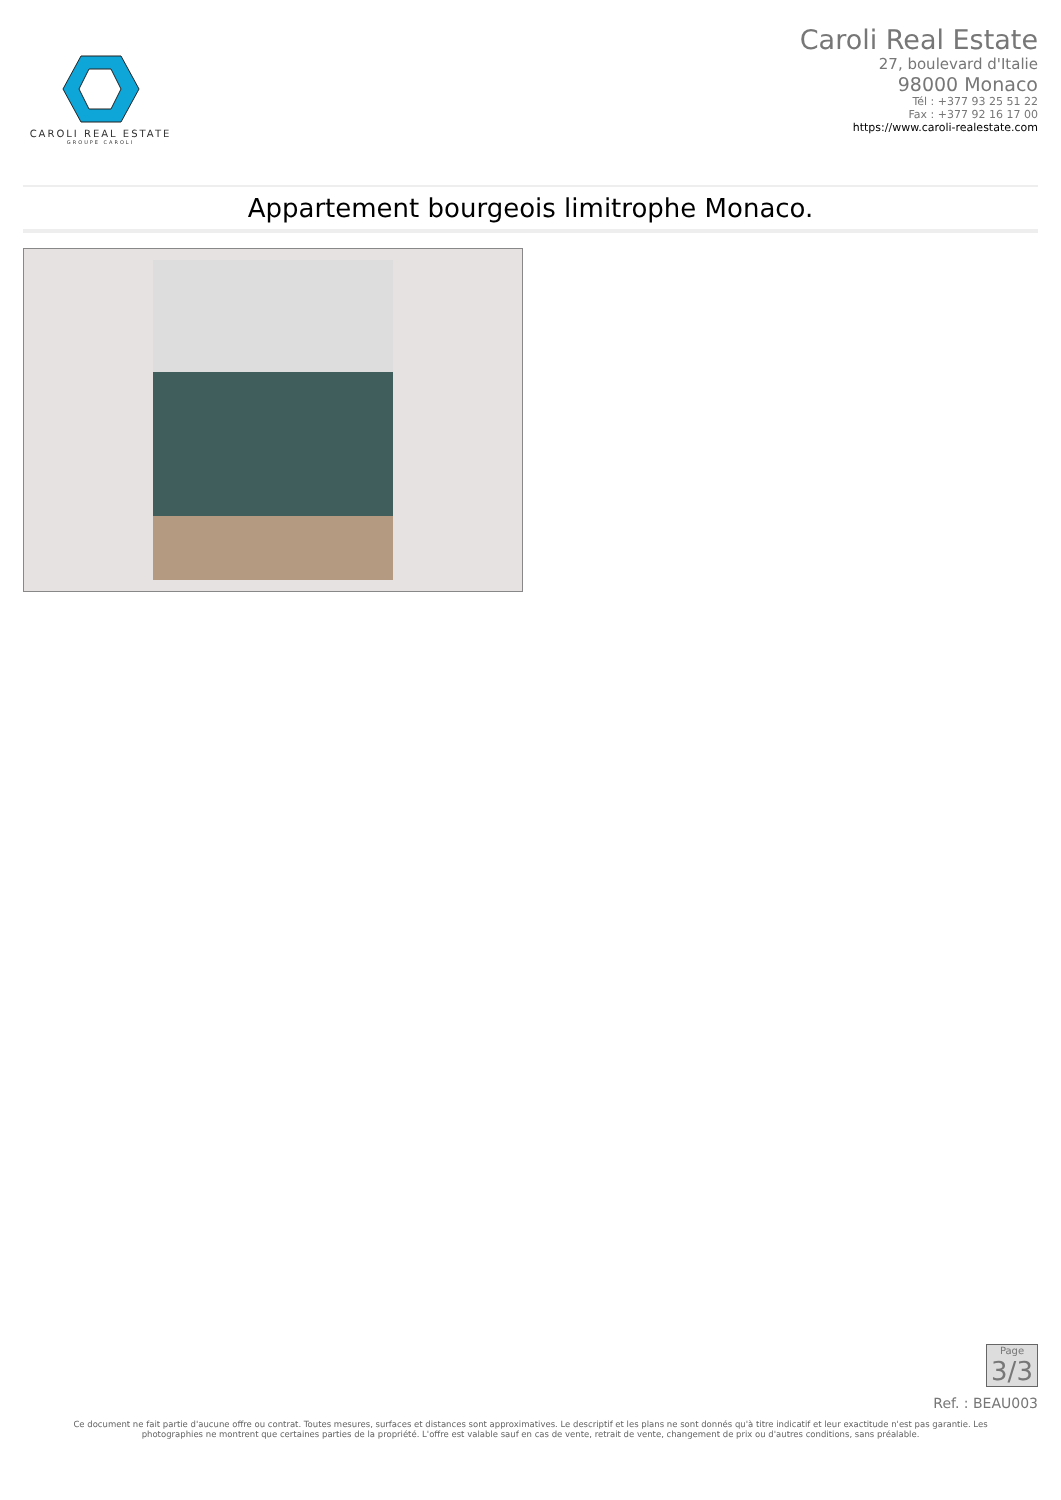CAROLI REAL ESTATE
GROUPE CAROLI
Caroli Real Estate
27, boulevard d'Italie
98000 Monaco
Tél : +377 93 25 51 22
Fax : +377 92 16 17 00
https://www.caroli-realestate.com
Appartement bourgeois limitrophe Monaco.
Page
3/3
Ref. : BEAU003
Ce document ne fait partie d'aucune offre ou contrat. Toutes mesures, surfaces et distances sont approximatives. Le descriptif et les plans ne sont donnés qu'à titre indicatif et leur exactitude n'est pas garantie. Les photographies ne montrent que certaines parties de la propriété. L'offre est valable sauf en cas de vente, retrait de vente, changement de prix ou d'autres conditions, sans préalable.